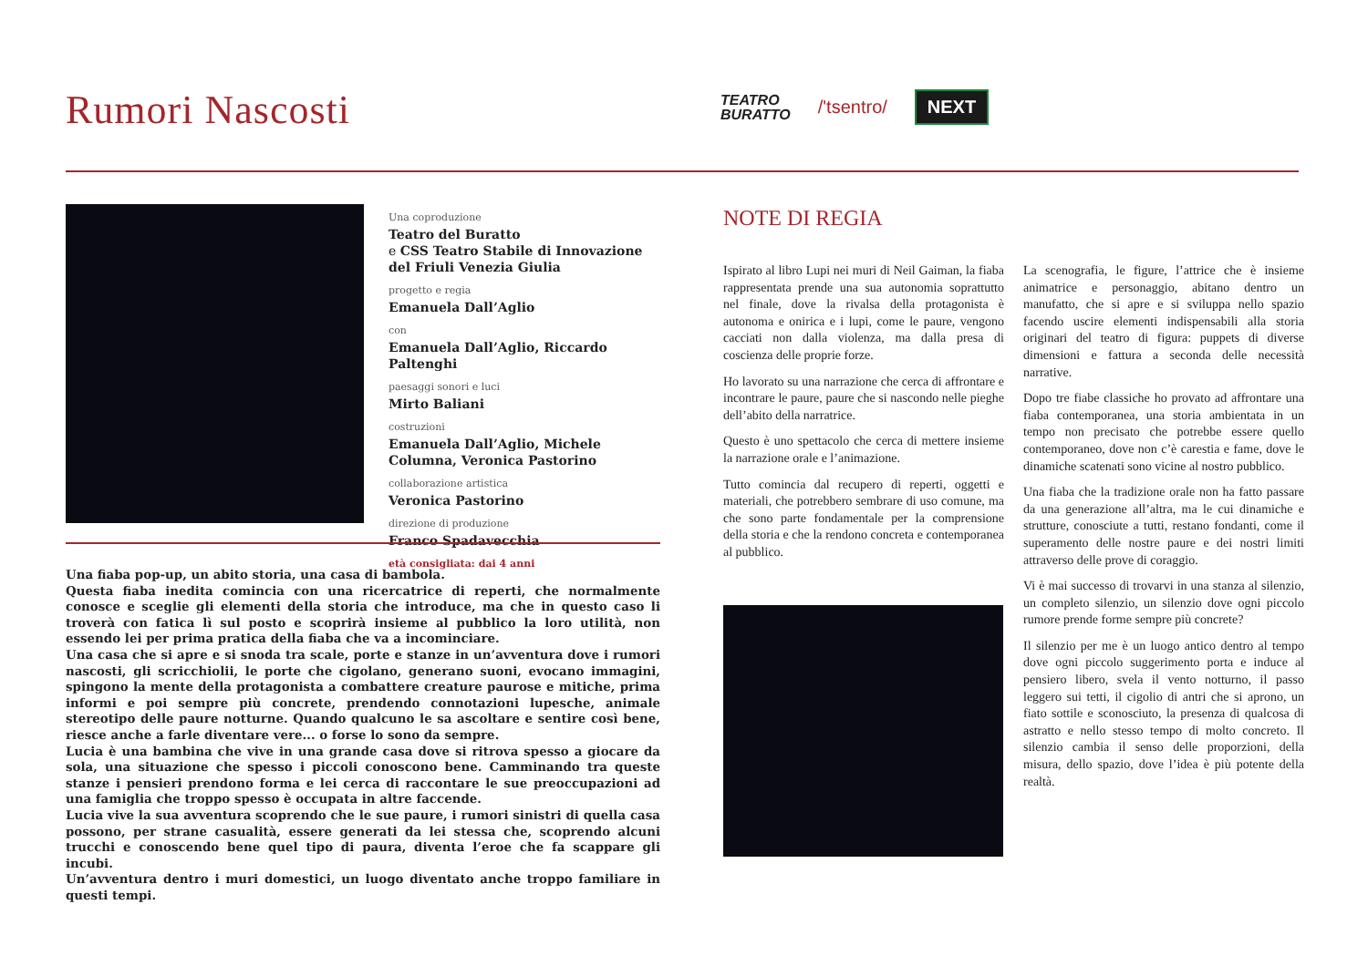Rumori Nascosti
TEATRO
BURATTO
/'tsentro/
NEXT
Una coproduzione
Teatro del Buratto
e CSS Teatro Stabile di Innovazione del Friuli Venezia Giulia
progetto e regia
Emanuela Dall’Aglio
con
Emanuela Dall’Aglio, Riccardo Paltenghi
paesaggi sonori e luci
Mirto Baliani
costruzioni
Emanuela Dall’Aglio, Michele Columna, Veronica Pastorino
collaborazione artistica
Veronica Pastorino
direzione di produzione
Franco Spadavecchia
età consigliata: dai 4 anni
Una fiaba pop-up, un abito storia, una casa di bambola.
Questa fiaba inedita comincia con una ricercatrice di reperti, che normalmente conosce e sceglie gli elementi della storia che introduce, ma che in questo caso li troverà con fatica lì sul posto e scoprirà insieme al pubblico la loro utilità, non essendo lei per prima pratica della fiaba che va a incominciare.
Una casa che si apre e si snoda tra scale, porte e stanze in un’avventura dove i rumori nascosti, gli scricchiolii, le porte che cigolano, generano suoni, evocano immagini, spingono la mente della protagonista a combattere creature paurose e mitiche, prima informi e poi sempre più concrete, prendendo connotazioni lupesche, animale stereotipo delle paure notturne. Quando qualcuno le sa ascoltare e sentire così bene, riesce anche a farle diventare vere... o forse lo sono da sempre.
Lucia è una bambina che vive in una grande casa dove si ritrova spesso a giocare da sola, una situazione che spesso i piccoli conoscono bene. Camminando tra queste stanze i pensieri prendono forma e lei cerca di raccontare le sue preoccupazioni ad una famiglia che troppo spesso è occupata in altre faccende.
Lucia vive la sua avventura scoprendo che le sue paure, i rumori sinistri di quella casa possono, per strane casualità, essere generati da lei stessa che, scoprendo alcuni trucchi e conoscendo bene quel tipo di paura, diventa l’eroe che fa scappare gli incubi.
Un’avventura dentro i muri domestici, un luogo diventato anche troppo familiare in questi tempi.
NOTE DI REGIA
Ispirato al libro Lupi nei muri di Neil Gaiman, la fiaba rappresentata prende una sua autonomia soprattutto nel finale, dove la rivalsa della protagonista è autonoma e onirica e i lupi, come le paure, vengono cacciati non dalla violenza, ma dalla presa di coscienza delle proprie forze.
Ho lavorato su una narrazione che cerca di affrontare e incontrare le paure, paure che si nascondo nelle pieghe dell’abito della narratrice.
Questo è uno spettacolo che cerca di mettere insieme la narrazione orale e l’animazione.
Tutto comincia dal recupero di reperti, oggetti e materiali, che potrebbero sembrare di uso comune, ma che sono parte fondamentale per la comprensione della storia e che la rendono concreta e contemporanea al pubblico.
La scenografia, le figure, l’attrice che è insieme animatrice e personaggio, abitano dentro un manufatto, che si apre e si sviluppa nello spazio facendo uscire elementi indispensabili alla storia originari del teatro di figura: puppets di diverse dimensioni e fattura a seconda delle necessità narrative.
Dopo tre fiabe classiche ho provato ad affrontare una fiaba contemporanea, una storia ambientata in un tempo non precisato che potrebbe essere quello contemporaneo, dove non c’è carestia e fame, dove le dinamiche scatenati sono vicine al nostro pubblico.
Una fiaba che la tradizione orale non ha fatto passare da una generazione all’altra, ma le cui dinamiche e strutture, conosciute a tutti, restano fondanti, come il superamento delle nostre paure e dei nostri limiti attraverso delle prove di coraggio.
Vi è mai successo di trovarvi in una stanza al silenzio, un completo silenzio, un silenzio dove ogni piccolo rumore prende forme sempre più concrete?
Il silenzio per me è un luogo antico dentro al tempo dove ogni piccolo suggerimento porta e induce al pensiero libero, svela il vento notturno, il passo leggero sui tetti, il cigolio di antri che si aprono, un fiato sottile e sconosciuto, la presenza di qualcosa di astratto e nello stesso tempo di molto concreto. Il silenzio cambia il senso delle proporzioni, della misura, dello spazio, dove l’idea è più potente della realtà.